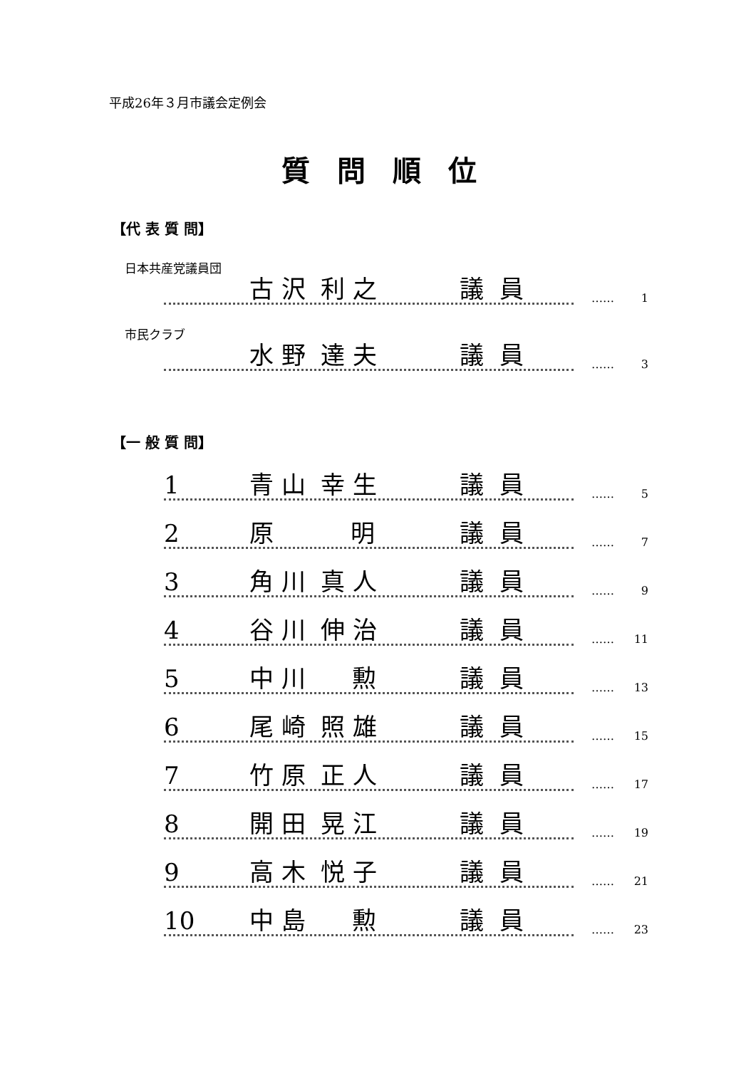平成26年３月市議会定例会
質問順位
【代 表 質 問】
日本共産党議員団
古 沢 利 之 議 員
…… 1
市民クラブ
水 野 達 夫 議 員
…… 3
【一 般 質 問】
1 青 山 幸 生 議 員
…… 5
2 原 明 議 員
…… 7
3 角 川 真 人 議 員
…… 9
4 谷 川 伸 治 議 員
…… 11
5 中 川 勲 議 員
…… 13
6 尾 崎 照 雄 議 員
…… 15
7 竹 原 正 人 議 員
…… 17
8 開 田 晃 江 議 員
…… 19
9 高 木 悦 子 議 員
…… 21
10 中 島 勲 議 員
…… 23